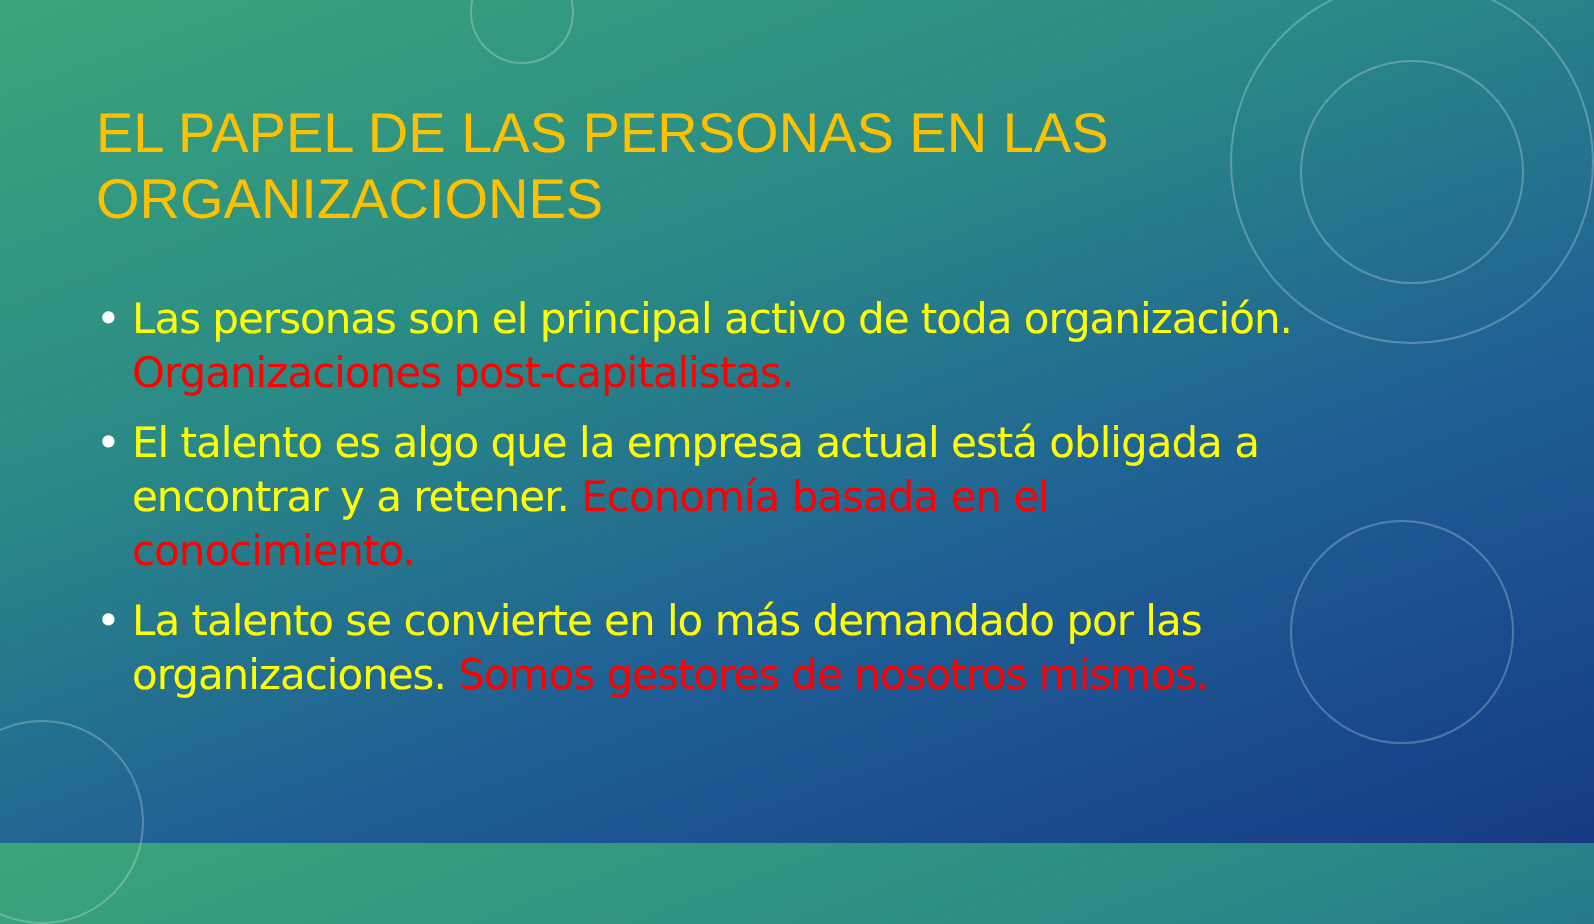EL PAPEL DE LAS PERSONAS EN LAS ORGANIZACIONES
• Las personas son el principal activo de toda organización. Organizaciones post-capitalistas.
• El talento es algo que la empresa actual está obligada a encontrar y a retener. Economía basada en el conocimiento.
• La talento se convierte en lo más demandado por las organizaciones. Somos gestores de nosotros mismos.